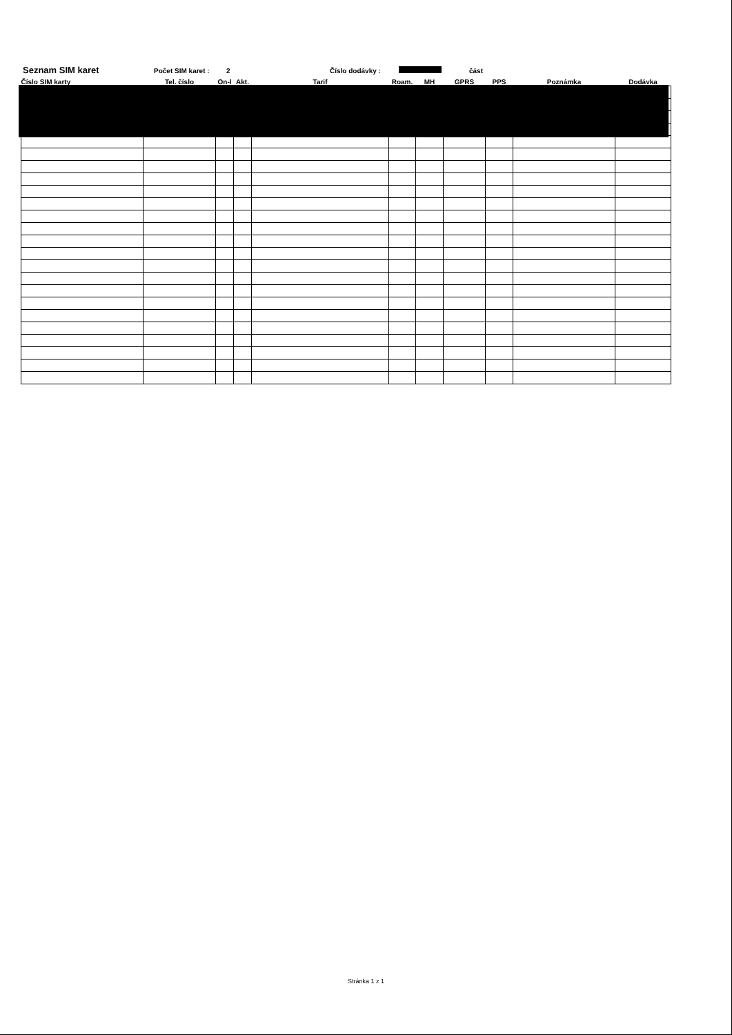Seznam SIM karet Počet SIM karet : 2 Číslo dodávky : část
| Číslo SIM karty | Tel. číslo | On-l | Akt. | Tarif | Roam. | MH | GPRS | PPS | Poznámka | Dodávka |
| --- | --- | --- | --- | --- | --- | --- | --- | --- | --- | --- |
Stránka 1 z 1